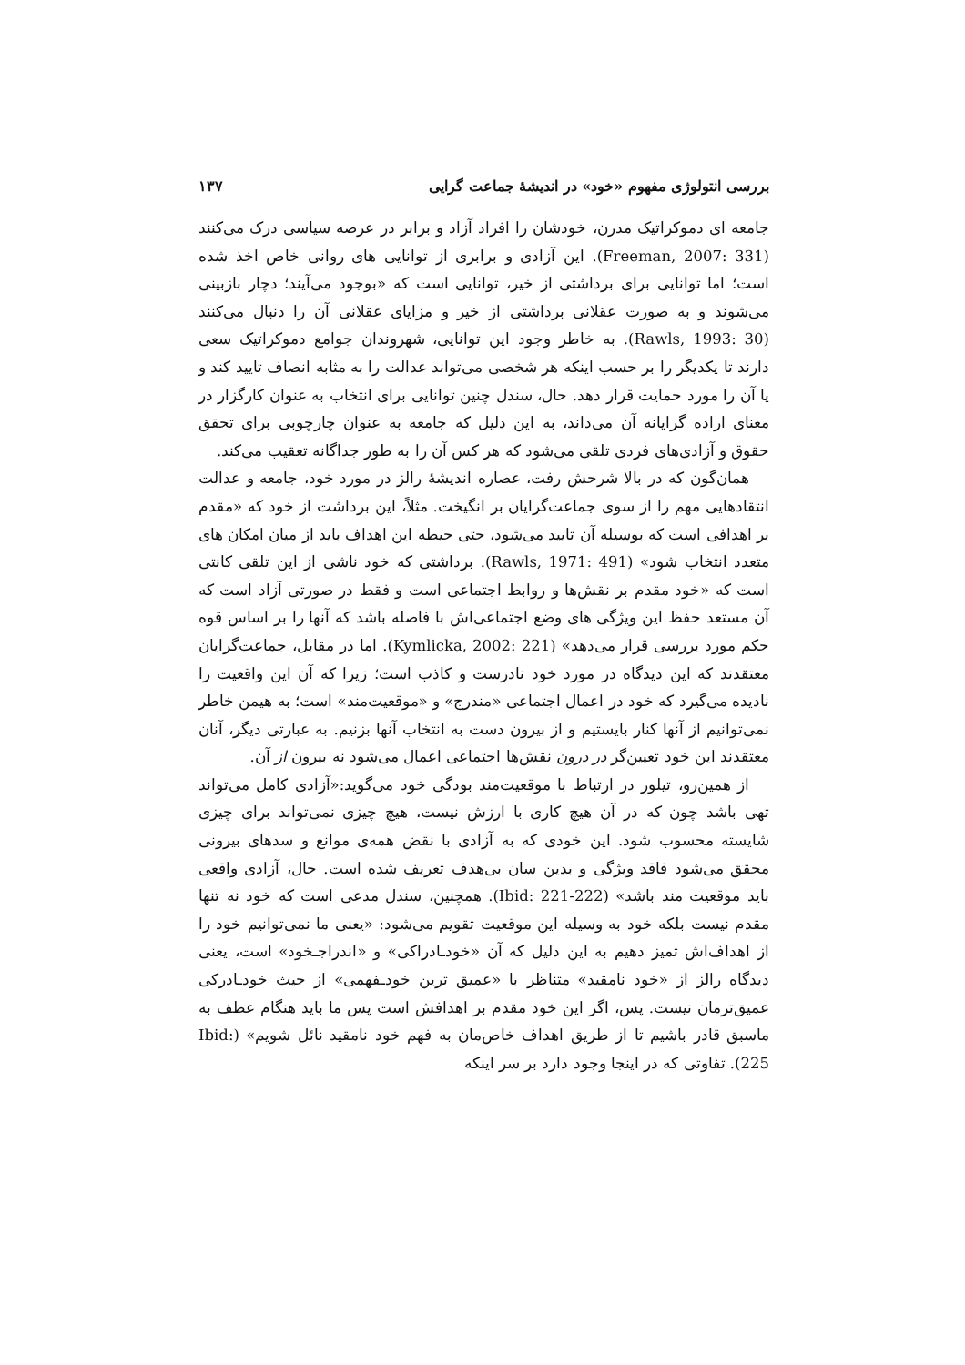بررسی انتولوژی مفهوم «خود» در اندیشهٔ جماعت گرایی ۱۳۷
جامعه ای دموکراتیک مدرن، خودشان را افراد آزاد و برابر در عرصه سیاسی درک می‌کنند (Freeman, 2007: 331). این آزادی و برابری از توانایی های روانی خاص اخذ شده است؛ اما توانایی برای برداشتی از خیر، توانایی است که «بوجود می‌آیند؛ دچار بازبینی می‌شوند و به صورت عقلانی برداشتی از خیر و مزایای عقلانی آن را دنبال می‌کنند (Rawls, 1993: 30). به خاطر وجود این توانایی، شهروندان جوامع دموکراتیک سعی دارند تا یکدیگر را بر حسب اینکه هر شخصی می‌تواند عدالت را به مثابه انصاف تایید کند و یا آن را مورد حمایت قرار دهد. حال، سندل چنین توانایی برای انتخاب به عنوان کارگزار در معنای اراده گرایانه آن می‌داند، به این دلیل که جامعه به عنوان چارچوبی برای تحقق حقوق و آزادی‌های فردی تلقی می‌شود که هر کس آن را به طور جداگانه تعقیب می‌کند.
همان‌گون که در بالا شرحش رفت، عصاره اندیشهٔ رالز در مورد خود، جامعه و عدالت انتقادهایی مهم را از سوی جماعت‌گرایان بر انگیخت. مثلاً، این برداشت از خود که «مقدم بر اهدافی است که بوسیله آن تایید می‌شود، حتی حیطه این اهداف باید از میان امکان های متعدد انتخاب شود» (Rawls, 1971: 491). برداشتی که خود ناشی از این تلقی کانتی است که «خود مقدم بر نقش‌ها و روابط اجتماعی است و فقط در صورتی آزاد است که آن مستعد حفظ این ویژگی های وضع اجتماعی‌اش با فاصله باشد که آنها را بر اساس قوه حکم مورد بررسی قرار می‌دهد» (Kymlicka, 2002: 221). اما در مقابل، جماعت‌گرایان معتقدند که این دیدگاه در مورد خود نادرست و کاذب است؛ زیرا که آن این واقعیت را نادیده می‌گیرد که خود در اعمال اجتماعی «مندرج» و «موقعیت‌مند» است؛ به هیمن خاطر نمی‌توانیم از آنها کنار بایستیم و از بیرون دست به انتخاب آنها بزنیم. به عبارتی دیگر، آنان معتقدند این خود تعیین‌گر در درون نقش‌ها اجتماعی اعمال می‌شود نه بیرون از آن.
از همین‌رو، تیلور در ارتباط با موقعیت‌مند بودگی خود می‌گوید:«آزادی کامل می‌تواند تهی باشد چون که در آن هیچ کاری با ارزش نیست، هیچ چیزی نمی‌تواند برای چیزی شایسته محسوب شود. این خودی که به آزادی با نقض همه‌ی موانع و سدهای بیرونی محقق می‌شود فاقد ویژگی و بدین سان بی‌هدف تعریف شده است. حال، آزادی واقعی باید موقعیت مند باشد» (Ibid: 221-222). همچنین، سندل مدعی است که خود نه تنها مقدم نیست بلکه خود به وسیله این موقعیت تقویم می‌شود: «یعنی ما نمی‌توانیم خود را از اهداف‌اش تمیز دهیم به این دلیل که آن «خودـادراکی» و «اندراجـخود» است، یعنی دیدگاه رالز از «خود نامقید» متناظر با «عمیق ترین خودـفهمی» از حیث خودـادرکی عمیق‌ترمان نیست. پس، اگر این خود مقدم بر اهدافش است پس ما باید هنگام عطف به ماسبق قادر باشیم تا از طریق اهداف خاص‌مان به فهم خود نامقید نائل شویم» (Ibid: 225). تفاوتی که در اینجا وجود دارد بر سر اینکه